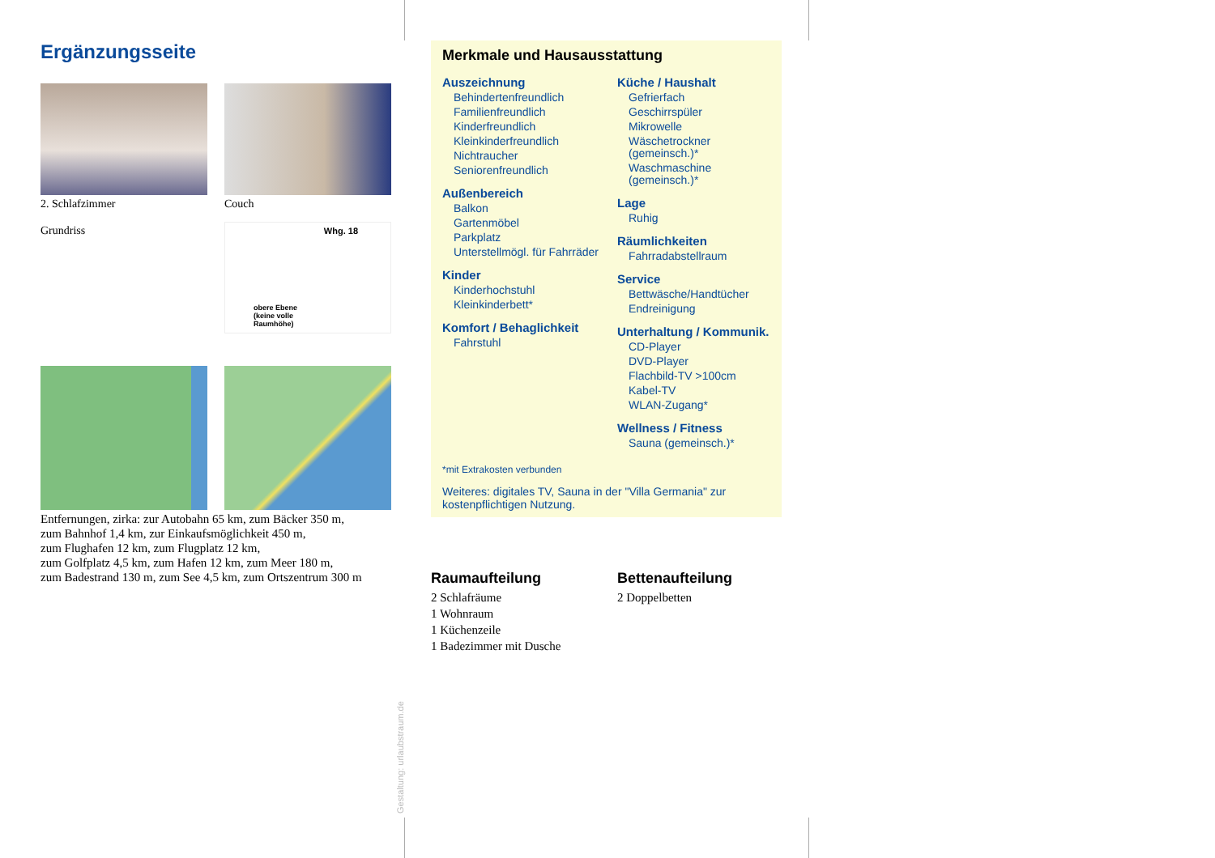Ergänzungsseite
2. Schlafzimmer
Couch
Grundriss
Whg. 18
obere Ebene (keine volle Raumhöhe)
Entfernungen, zirka: zur Autobahn 65 km, zum Bäcker 350 m,
zum Bahnhof 1,4 km, zur Einkaufsmöglichkeit 450 m,
zum Flughafen 12 km, zum Flugplatz 12 km,
zum Golfplatz 4,5 km, zum Hafen 12 km, zum Meer 180 m,
zum Badestrand 130 m, zum See 4,5 km, zum Ortszentrum 300 m
Merkmale und Hausausstattung
Auszeichnung
Behindertenfreundlich
Familienfreundlich
Kinderfreundlich
Kleinkinderfreundlich
Nichtraucher
Seniorenfreundlich
Außenbereich
Balkon
Gartenmöbel
Parkplatz
Unterstellmögl. für Fahrräder
Kinder
Kinderhochstuhl
Kleinkinderbett*
Komfort / Behaglichkeit
Fahrstuhl
Küche / Haushalt
Gefrierfach
Geschirrspüler
Mikrowelle
Wäschetrockner (gemeinsch.)*
Waschmaschine (gemeinsch.)*
Lage
Ruhig
Räumlichkeiten
Fahrradabstellraum
Service
Bettwäsche/Handtücher
Endreinigung
Unterhaltung / Kommunik.
CD-Player
DVD-Player
Flachbild-TV >100cm
Kabel-TV
WLAN-Zugang*
Wellness / Fitness
Sauna (gemeinsch.)*
*mit Extrakosten verbunden
Weiteres: digitales TV, Sauna in der "Villa Germania" zur kostenpflichtigen Nutzung.
Raumaufteilung
2 Schlafräume
1 Wohnraum
1 Küchenzeile
1 Badezimmer mit Dusche
Bettenaufteilung
2 Doppelbetten
Gestaltung: urlaubstraum.de